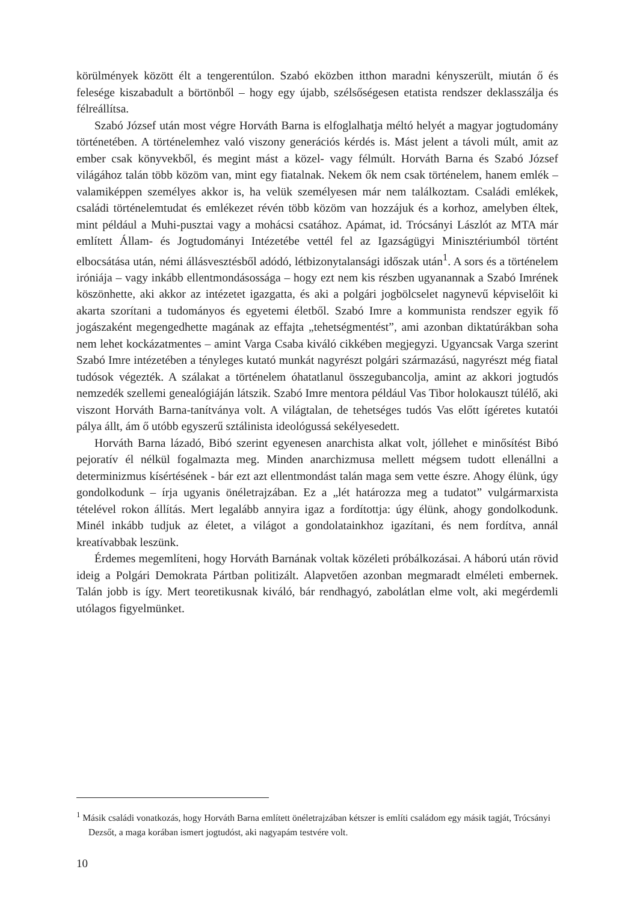körülmények között élt a tengerentúlon. Szabó eközben itthon maradni kényszerült, miután ő és felesége kiszabadult a börtönből – hogy egy újabb, szélsőségesen etatista rendszer deklasszálja és félreállítsa.
Szabó József után most végre Horváth Barna is elfoglalhatja méltó helyét a magyar jogtudomány történetében. A történelemhez való viszony generációs kérdés is. Mást jelent a távoli múlt, amit az ember csak könyvekből, és megint mást a közel- vagy félmúlt. Horváth Barna és Szabó József világához talán több közöm van, mint egy fiatalnak. Nekem ők nem csak történelem, hanem emlék – valamiképpen személyes akkor is, ha velük személyesen már nem találkoztam. Családi emlékek, családi történelemtudat és emlékezet révén több közöm van hozzájuk és a korhoz, amelyben éltek, mint például a Muhi-pusztai vagy a mohácsi csatához. Apámat, id. Trócsányi Lászlót az MTA már említett Állam- és Jogtudományi Intézetébe vettél fel az Igazságügyi Minisztériumból történt elbocsátása után, némi állásvesztésből adódó, létbizonytalansági időszak után<sup>1</sup>. A sors és a történelem iróniája – vagy inkább ellentmondásossága – hogy ezt nem kis részben ugyanannak a Szabó Imrének köszönhette, aki akkor az intézetet igazgatta, és aki a polgári jogbölcselet nagynevű képviselőit ki akarta szorítani a tudományos és egyetemi életből. Szabó Imre a kommunista rendszer egyik fő jogászaként megengedhette magának az effajta „tehetségmentést”, ami azonban diktatúrákban soha nem lehet kockázatmentes – amint Varga Csaba kiváló cikkében megjegyzi. Ugyancsak Varga szerint Szabó Imre intézetében a tényleges kutató munkát nagyrészt polgári származású, nagyrészt még fiatal tudósok végezték. A szálakat a történelem óhatatlanul összegubancolja, amint az akkori jogtudós nemzedék szellemi genealógiáján látszik. Szabó Imre mentora például Vas Tibor holokauszt túlélő, aki viszont Horváth Barna-tanítványa volt. A világtalan, de tehetséges tudós Vas előtt ígéretes kutatói pálya állt, ám ő utóbb egyszerű sztálinista ideológussá sekélyesedett.
Horváth Barna lázadó, Bibó szerint egyenesen anarchista alkat volt, jóllehet e minősítést Bibó pejoratív él nélkül fogalmazta meg. Minden anarchizmusa mellett mégsem tudott ellenállni a determinizmus kísértésének - bár ezt azt ellentmondást talán maga sem vette észre. Ahogy élünk, úgy gondolkodunk – írja ugyanis önéletrajzában. Ez a „lét határozza meg a tudatot” vulgármarxista tételével rokon állítás. Mert legalább annyira igaz a fordítottja: úgy élünk, ahogy gondolkodunk. Minél inkább tudjuk az életet, a világot a gondolatainkhoz igazítani, és nem fordítva, annál kreatívabbak leszünk.
Érdemes megemlíteni, hogy Horváth Barnának voltak közéleti próbálkozásai. A háború után rövid ideig a Polgári Demokrata Pártban politizált. Alapvetően azonban megmaradt elméleti embernek. Talán jobb is így. Mert teoretikusnak kiváló, bár rendhagyó, zabolátlan elme volt, aki megérdemli utólagos figyelmünket.
<sup>1</sup> Másik családi vonatkozás, hogy Horváth Barna említett önéletrajzában kétszer is említi családom egy másik tagját, Trócsányi Dezsőt, a maga korában ismert jogtudóst, aki nagyapám testvére volt.
10